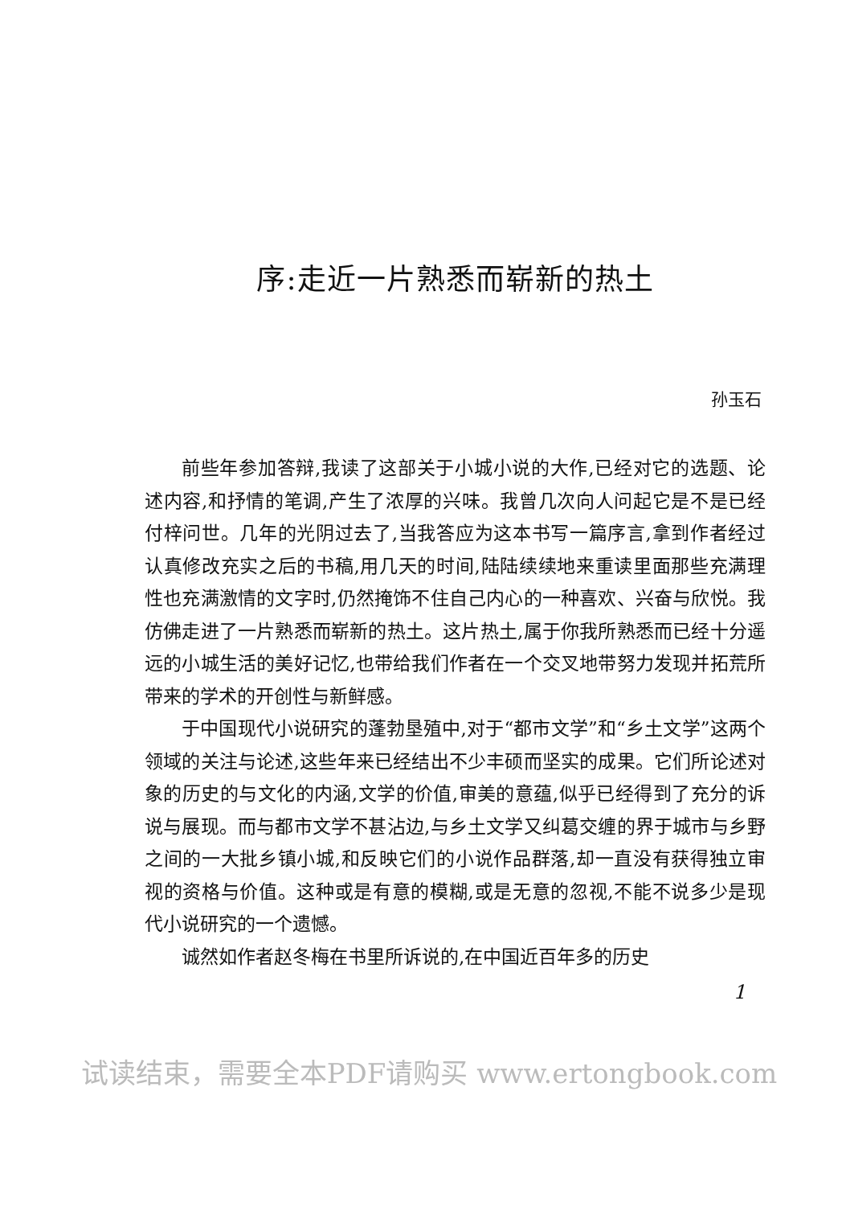序:走近一片熟悉而崭新的热土
孙玉石
前些年参加答辩,我读了这部关于小城小说的大作,已经对它的选题、论述内容,和抒情的笔调,产生了浓厚的兴味。我曾几次向人问起它是不是已经付梓问世。几年的光阴过去了,当我答应为这本书写一篇序言,拿到作者经过认真修改充实之后的书稿,用几天的时间,陆陆续续地来重读里面那些充满理性也充满激情的文字时,仍然掩饰不住自己内心的一种喜欢、兴奋与欣悦。我仿佛走进了一片熟悉而崭新的热土。这片热土,属于你我所熟悉而已经十分遥远的小城生活的美好记忆,也带给我们作者在一个交叉地带努力发现并拓荒所带来的学术的开创性与新鲜感。
于中国现代小说研究的蓬勃垦殖中,对于“都市文学”和“乡土文学”这两个领域的关注与论述,这些年来已经结出不少丰硕而坚实的成果。它们所论述对象的历史的与文化的内涵,文学的价值,审美的意蕴,似乎已经得到了充分的诉说与展现。而与都市文学不甚沾边,与乡土文学又纠葛交缠的界于城市与乡野之间的一大批乡镇小城,和反映它们的小说作品群落,却一直没有获得独立审视的资格与价值。这种或是有意的模糊,或是无意的忽视,不能不说多少是现代小说研究的一个遗憾。
诚然如作者赵冬梅在书里所诉说的,在中国近百年多的历史
1
试读结束，需要全本PDF请购买 www.ertongbook.com